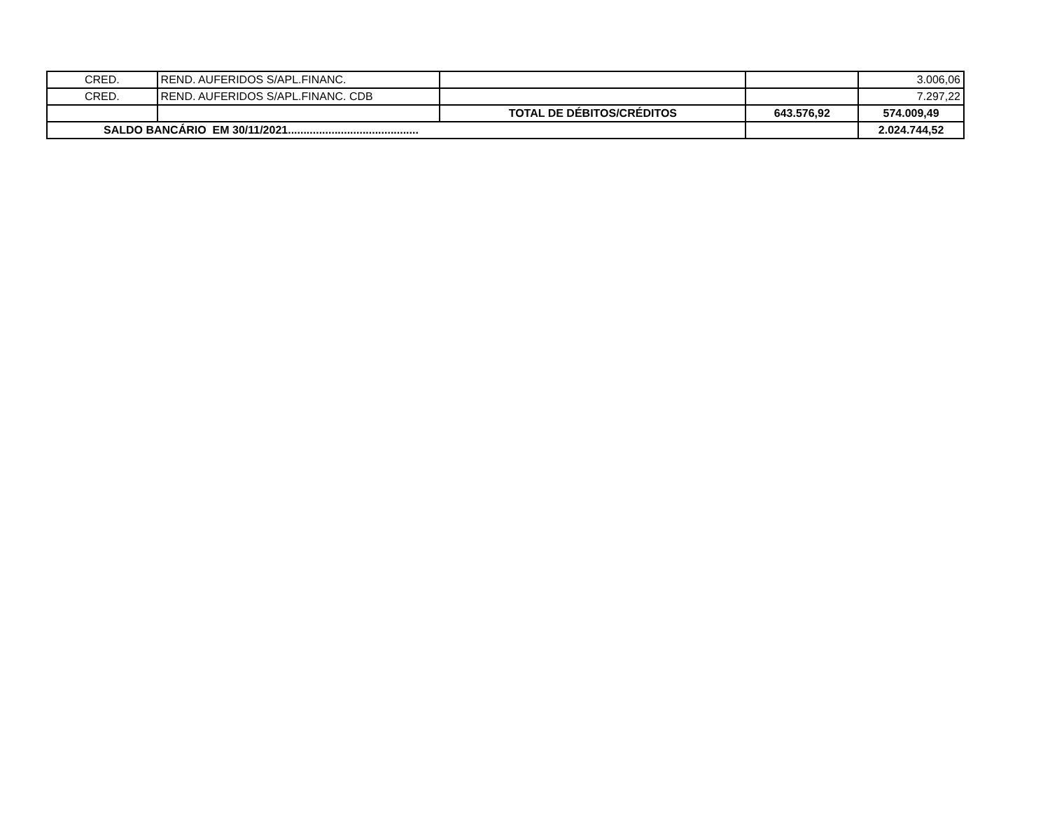| CRED. | REND. AUFERIDOS S/APL.FINANC. | | | 3.006,06 |
| CRED. | REND. AUFERIDOS S/APL.FINANC. CDB | | | 7.297,22 |
| | | TOTAL DE DÉBITOS/CRÉDITOS | 643.576,92 | 574.009,49 |
| SALDO BANCÁRIO EM 30/11/2021.......................................... | | | | 2.024.744,52 |